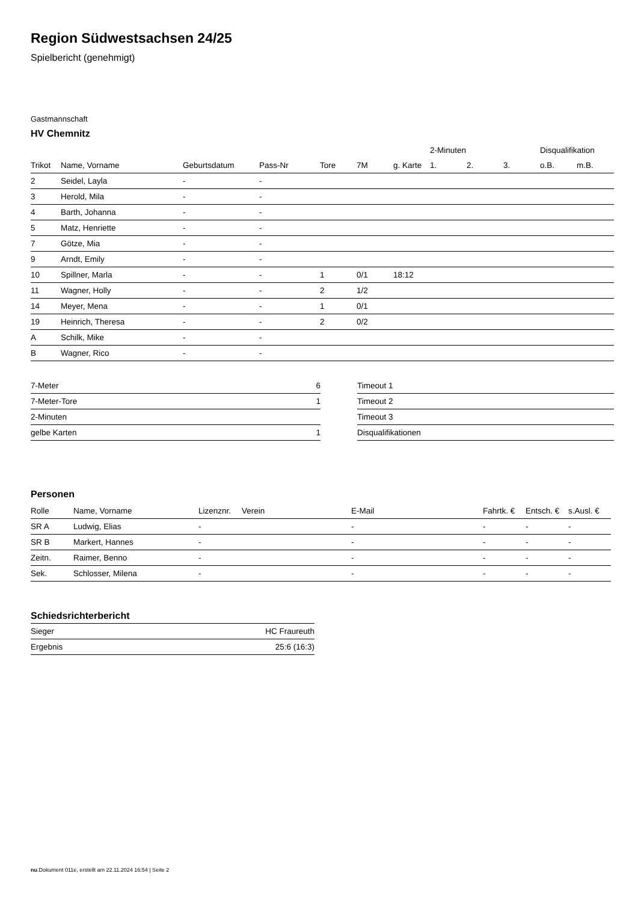Region Südwestsachsen 24/25
Spielbericht (genehmigt)
Gastmannschaft
HV Chemnitz
| | | | | | | | 2-Minuten | | | Disqualifikation | |
| --- | --- | --- | --- | --- | --- | --- | --- | --- | --- | --- | --- |
| Trikot | Name, Vorname | Geburtsdatum | Pass-Nr | Tore | 7M | g. Karte | 1. | 2. | 3. | o.B. | m.B. |
| 2 | Seidel, Layla | - | - | | | | | | | | |
| 3 | Herold, Mila | - | - | | | | | | | | |
| 4 | Barth, Johanna | - | - | | | | | | | | |
| 5 | Matz, Henriette | - | - | | | | | | | | |
| 7 | Götze, Mia | - | - | | | | | | | | |
| 9 | Arndt, Emily | - | - | | | | | | | | |
| 10 | Spillner, Marla | - | - | 1 | 0/1 | 18:12 | | | | | |
| 11 | Wagner, Holly | - | - | 2 | 1/2 | | | | | | |
| 14 | Meyer, Mena | - | - | 1 | 0/1 | | | | | | |
| 19 | Heinrich, Theresa | - | - | 2 | 0/2 | | | | | | |
| A | Schilk, Mike | - | - | | | | | | | | |
| B | Wagner, Rico | - | - | | | | | | | | |
| 7-Meter | 6 |
| 7-Meter-Tore | 1 |
| 2-Minuten | |
| gelbe Karten | 1 |
| Timeout 1 |
| Timeout 2 |
| Timeout 3 |
| Disqualifikationen |
Personen
| Rolle | Name, Vorname | Lizenznr. | Verein | E-Mail | Fahrtk. € | Entsch. € | s.Ausl. € |
| --- | --- | --- | --- | --- | --- | --- | --- |
| SR A | Ludwig, Elias | - | | - | - | - | - |
| SR B | Markert, Hannes | - | | - | - | - | - |
| Zeitn. | Raimer, Benno | - | | - | - | - | - |
| Sek. | Schlosser, Milena | - | | - | - | - | - |
Schiedsrichterbericht
| Sieger | HC Fraureuth |
| Ergebnis | 25:6 (16:3) |
nu.Dokument 011e, erstellt am 22.11.2024 16:54 | Seite 2